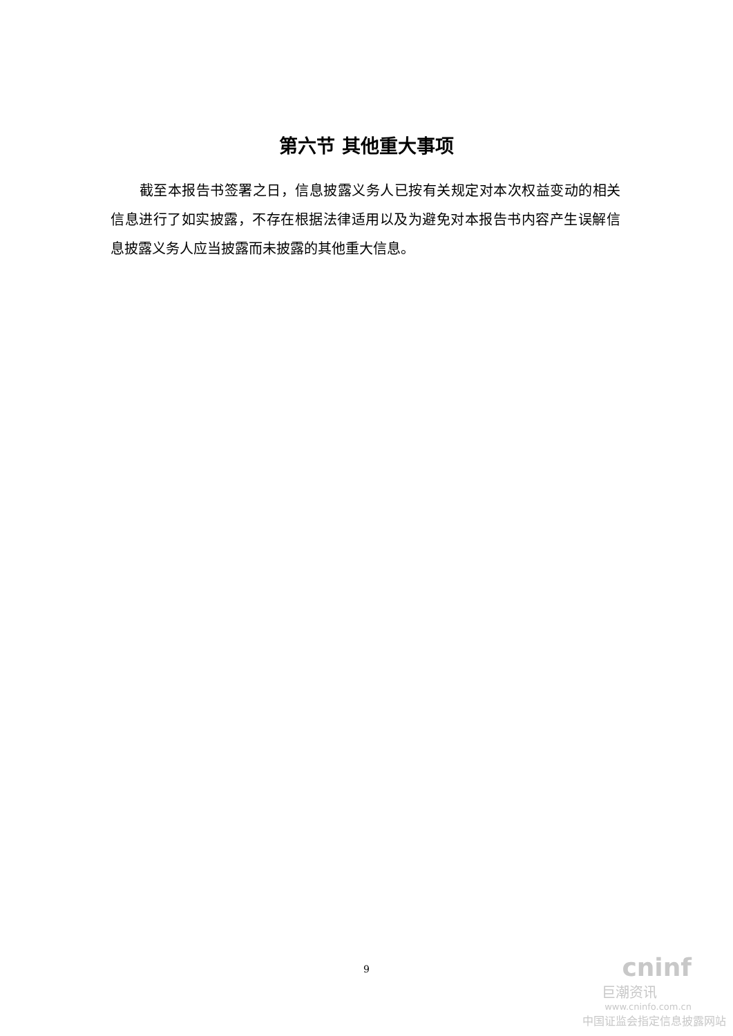第六节 其他重大事项
截至本报告书签署之日，信息披露义务人已按有关规定对本次权益变动的相关信息进行了如实披露，不存在根据法律适用以及为避免对本报告书内容产生误解信息披露义务人应当披露而未披露的其他重大信息。
9
cninf
巨潮资讯
www.cninfo.com.cn
中国证监会指定信息披露网站